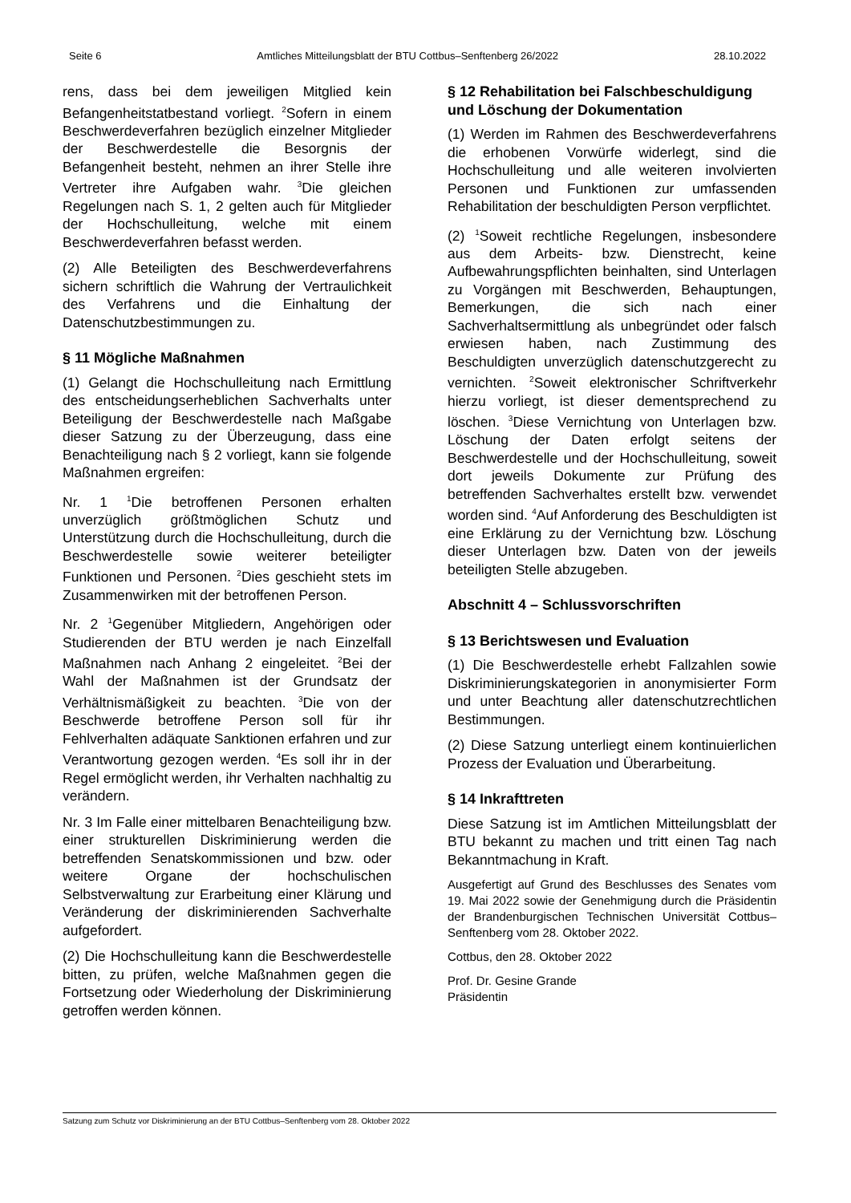Seite 6 Amtliches Mitteilungsblatt der BTU Cottbus–Senftenberg 26/2022 28.10.2022
rens, dass bei dem jeweiligen Mitglied kein Befangenheitstatbestand vorliegt. <sup>2</sup>Sofern in einem Beschwerdeverfahren bezüglich einzelner Mitglieder der Beschwerdestelle die Besorgnis der Befangenheit besteht, nehmen an ihrer Stelle ihre Vertreter ihre Aufgaben wahr. <sup>3</sup>Die gleichen Regelungen nach S. 1, 2 gelten auch für Mitglieder der Hochschulleitung, welche mit einem Beschwerdeverfahren befasst werden.
(2) Alle Beteiligten des Beschwerdeverfahrens sichern schriftlich die Wahrung der Vertraulichkeit des Verfahrens und die Einhaltung der Datenschutzbestimmungen zu.
§ 11 Mögliche Maßnahmen
(1) Gelangt die Hochschulleitung nach Ermittlung des entscheidungserheblichen Sachverhalts unter Beteiligung der Beschwerdestelle nach Maßgabe dieser Satzung zu der Überzeugung, dass eine Benachteiligung nach § 2 vorliegt, kann sie folgende Maßnahmen ergreifen:
Nr. 1 <sup>1</sup>Die betroffenen Personen erhalten unverzüglich größtmöglichen Schutz und Unterstützung durch die Hochschulleitung, durch die Beschwerdestelle sowie weiterer beteiligter Funktionen und Personen. <sup>2</sup>Dies geschieht stets im Zusammenwirken mit der betroffenen Person.
Nr. 2 <sup>1</sup>Gegenüber Mitgliedern, Angehörigen oder Studierenden der BTU werden je nach Einzelfall Maßnahmen nach Anhang 2 eingeleitet. <sup>2</sup>Bei der Wahl der Maßnahmen ist der Grundsatz der Verhältnismäßigkeit zu beachten. <sup>3</sup>Die von der Beschwerde betroffene Person soll für ihr Fehlverhalten adäquate Sanktionen erfahren und zur Verantwortung gezogen werden. <sup>4</sup>Es soll ihr in der Regel ermöglicht werden, ihr Verhalten nachhaltig zu verändern.
Nr. 3 Im Falle einer mittelbaren Benachteiligung bzw. einer strukturellen Diskriminierung werden die betreffenden Senatskommissionen und bzw. oder weitere Organe der hochschulischen Selbstverwaltung zur Erarbeitung einer Klärung und Veränderung der diskriminierenden Sachverhalte aufgefordert.
(2) Die Hochschulleitung kann die Beschwerdestelle bitten, zu prüfen, welche Maßnahmen gegen die Fortsetzung oder Wiederholung der Diskriminierung getroffen werden können.
§ 12 Rehabilitation bei Falschbeschuldigung und Löschung der Dokumentation
(1) Werden im Rahmen des Beschwerdeverfahrens die erhobenen Vorwürfe widerlegt, sind die Hochschulleitung und alle weiteren involvierten Personen und Funktionen zur umfassenden Rehabilitation der beschuldigten Person verpflichtet.
(2) <sup>1</sup>Soweit rechtliche Regelungen, insbesondere aus dem Arbeits- bzw. Dienstrecht, keine Aufbewahrungspflichten beinhalten, sind Unterlagen zu Vorgängen mit Beschwerden, Behauptungen, Bemerkungen, die sich nach einer Sachverhaltsermittlung als unbegründet oder falsch erwiesen haben, nach Zustimmung des Beschuldigten unverzüglich datenschutzgerecht zu vernichten. <sup>2</sup>Soweit elektronischer Schriftverkehr hierzu vorliegt, ist dieser dementsprechend zu löschen. <sup>3</sup>Diese Vernichtung von Unterlagen bzw. Löschung der Daten erfolgt seitens der Beschwerdestelle und der Hochschulleitung, soweit dort jeweils Dokumente zur Prüfung des betreffenden Sachverhaltes erstellt bzw. verwendet worden sind. <sup>4</sup>Auf Anforderung des Beschuldigten ist eine Erklärung zu der Vernichtung bzw. Löschung dieser Unterlagen bzw. Daten von der jeweils beteiligten Stelle abzugeben.
Abschnitt 4 – Schlussvorschriften
§ 13 Berichtswesen und Evaluation
(1) Die Beschwerdestelle erhebt Fallzahlen sowie Diskriminierungskategorien in anonymisierter Form und unter Beachtung aller datenschutzrechtlichen Bestimmungen.
(2) Diese Satzung unterliegt einem kontinuierlichen Prozess der Evaluation und Überarbeitung.
§ 14 Inkrafttreten
Diese Satzung ist im Amtlichen Mitteilungsblatt der BTU bekannt zu machen und tritt einen Tag nach Bekanntmachung in Kraft.
Ausgefertigt auf Grund des Beschlusses des Senates vom 19. Mai 2022 sowie der Genehmigung durch die Präsidentin der Brandenburgischen Technischen Universität Cottbus–Senftenberg vom 28. Oktober 2022.
Cottbus, den 28. Oktober 2022
Prof. Dr. Gesine Grande
Präsidentin
Satzung zum Schutz vor Diskriminierung an der BTU Cottbus–Senftenberg vom 28. Oktober 2022